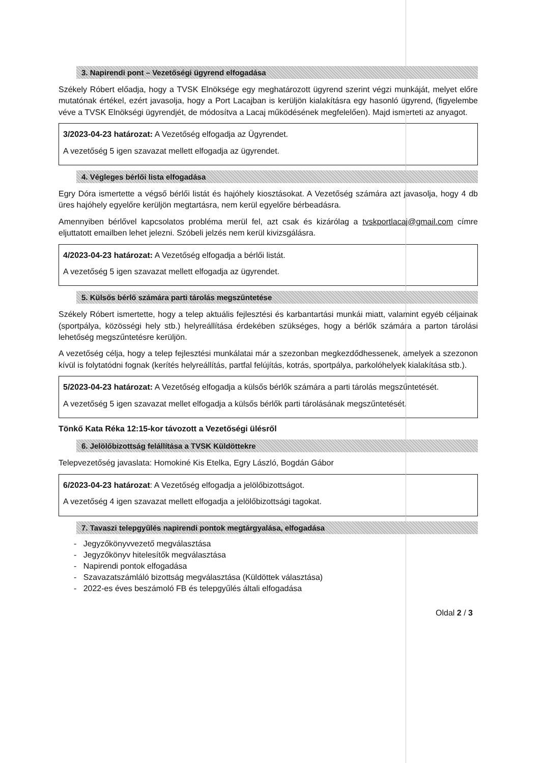3. Napirendi pont – Vezetőségi ügyrend elfogadása
Székely Róbert előadja, hogy a TVSK Elnöksége egy meghatározott ügyrend szerint végzi munkáját, melyet előre mutatónak értékel, ezért javasolja, hogy a Port Lacajban is kerüljön kialakításra egy hasonló ügyrend, (figyelembe véve a TVSK Elnökségi ügyrendjét, de módosítva a Lacaj működésének megfelelően). Majd ismerteti az anyagot.
3/2023-04-23 határozat: A Vezetőség elfogadja az Ügyrendet.
A vezetőség 5 igen szavazat mellett elfogadja az ügyrendet.
4. Végleges bérlői lista elfogadása
Egry Dóra ismertette a végső bérlői listát és hajóhely kiosztásokat. A Vezetőség számára azt javasolja, hogy 4 db üres hajóhely egyelőre kerüljön megtartásra, nem kerül egyelőre bérbeadásra.
Amennyiben bérlővel kapcsolatos probléma merül fel, azt csak és kizárólag a tvskportlacaj@gmail.com címre eljuttatott emailben lehet jelezni. Szóbeli jelzés nem kerül kivizsgálásra.
4/2023-04-23 határozat: A Vezetőség elfogadja a bérlői listát.
A vezetőség 5 igen szavazat mellett elfogadja az ügyrendet.
5. Külsős bérlő számára parti tárolás megszűntetése
Székely Róbert ismertette, hogy a telep aktuális fejlesztési és karbantartási munkái miatt, valamint egyéb céljainak (sportpálya, közösségi hely stb.) helyreállítása érdekében szükséges, hogy a bérlők számára a parton tárolási lehetőség megszűntetésre kerüljön.
A vezetőség célja, hogy a telep fejlesztési munkálatai már a szezonban megkezdődhessenek, amelyek a szezonon kívül is folytatódni fognak (kerítés helyreállítás, partfal felújítás, kotrás, sportpálya, parkolóhelyek kialakítása stb.).
5/2023-04-23 határozat: A Vezetőség elfogadja a külsős bérlők számára a parti tárolás megszűntetését.
A vezetőség 5 igen szavazat mellet elfogadja a külsős bérlők parti tárolásának megszűntetését.
Tönkő Kata Réka 12:15-kor távozott a Vezetőségi ülésről
6. Jelölőbizottság felállítása a TVSK Küldöttekre
Telepvezetőség javaslata: Homokiné Kis Etelka, Egry László, Bogdán Gábor
6/2023-04-23 határozat: A Vezetőség elfogadja a jelölőbizottságot.
A vezetőség 4 igen szavazat mellett elfogadja a jelölőbizottsági tagokat.
7. Tavaszi telepgyűlés napirendi pontok megtárgyalása, elfogadása
- Jegyzőkönyvvezető megválasztása
- Jegyzőkönyv hitelesítők megválasztása
- Napirendi pontok elfogadása
- Szavazatszámláló bizottság megválasztása (Küldöttek választása)
- 2022-es éves beszámoló FB és telepgyűlés általi elfogadása
Oldal 2 / 3